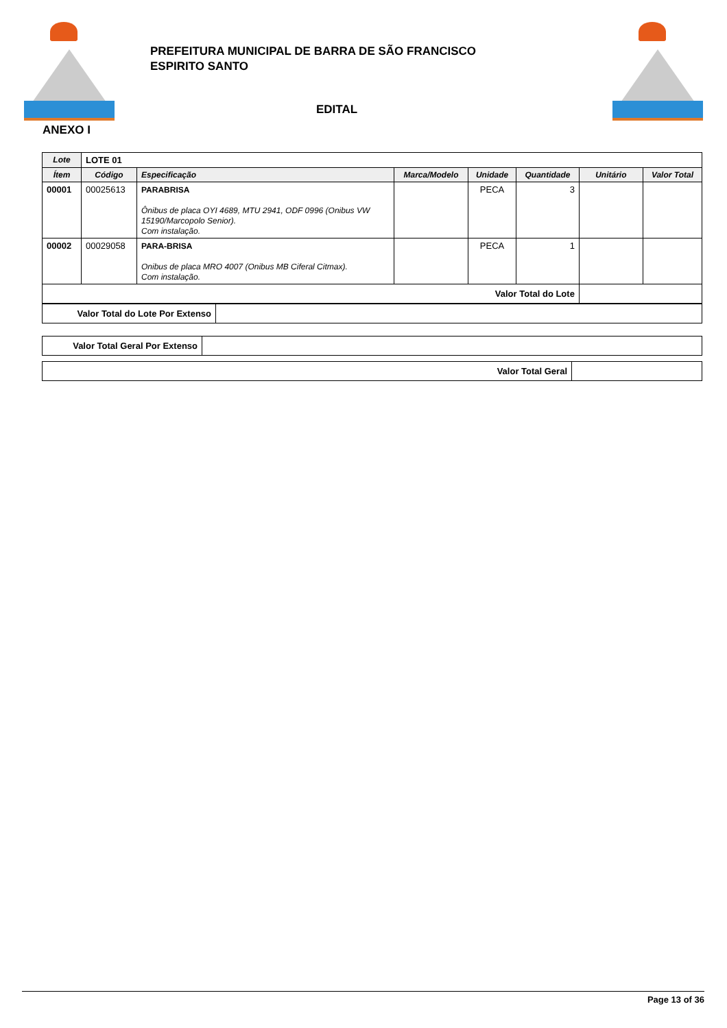PREFEITURA MUNICIPAL DE BARRA DE SÃO FRANCISCO
ESPIRITO SANTO
EDITAL
ANEXO I
| Lote | LOTE 01 | | | | | | |
| Ítem | Código | Especificação | Marca/Modelo | Unidade | Quantidade | Unitário | Valor Total |
| 00001 | 00025613 | PARABRISA Ônibus de placa OYI 4689, MTU 2941, ODF 0996 (Onibus VW 15190/Marcopolo Senior). Com instalação. | | PECA | 3 | | |
| 00002 | 00029058 | PARA-BRISA Onibus de placa MRO 4007 (Onibus MB Ciferal Citmax). Com instalação. | | PECA | 1 | | |
| Valor Total do Lote | | | | | | | |
| Valor Total do Lote Por Extenso | |
| Valor Total Geral Por Extenso | |
| Valor Total Geral | |
Page 13 of 36